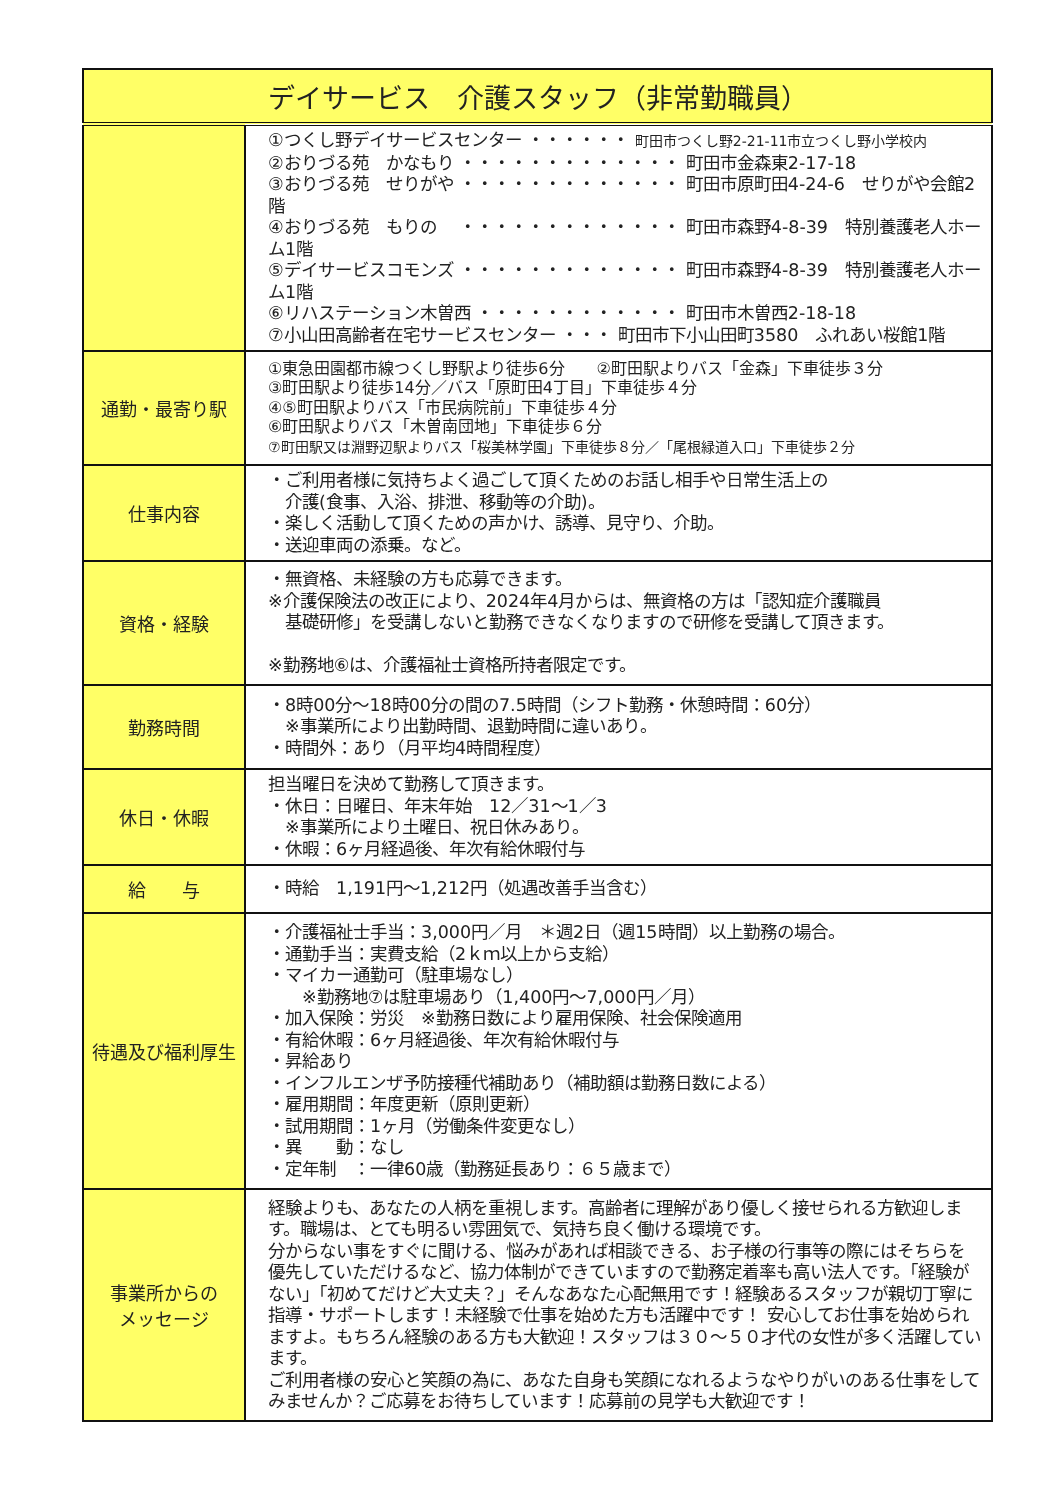| デイサービス 介護スタッフ（非常勤職員） | |
| --- | --- |
| | ①つくし野デイサービスセンター ・・・・・・ 町田市つくし野2-21-11市立つくし野小学校内 ②おりづる苑 かなもり ・・・・・・・・・・・・・ 町田市金森東2-17-18 ③おりづる苑 せりがや ・・・・・・・・・・・・・ 町田市原町田4-24-6 せりがや会館2階 ④おりづる苑 もりの ・・・・・・・・・・・・・ 町田市森野4-8-39 特別養護老人ホーム1階 ⑤デイサービスコモンズ ・・・・・・・・・・・・・ 町田市森野4-8-39 特別養護老人ホーム1階 ⑥リハステーション木曽西 ・・・・・・・・・・・・ 町田市木曽西2-18-18 ⑦小山田高齢者在宅サービスセンター ・・・ 町田市下小山田町3580 ふれあい桜館1階 |
| 通勤・最寄り駅 | ①東急田園都市線つくし野駅より徒歩6分 ②町田駅よりバス「金森」下車徒歩３分 ③町田駅より徒歩14分／バス「原町田4丁目」下車徒歩４分 ④⑤町田駅よりバス「市民病院前」下車徒歩４分 ⑥町田駅よりバス「木曽南団地」下車徒歩６分 ⑦町田駅又は淵野辺駅よりバス「桜美林学園」下車徒歩８分／「尾根緑道入口」下車徒歩２分 |
| 仕事内容 | ・ご利用者様に気持ちよく過ごして頂くためのお話し相手や日常生活上の 介護(食事、入浴、排泄、移動等の介助)。 ・楽しく活動して頂くための声かけ、誘導、見守り、介助。 ・送迎車両の添乗。など。 |
| 資格・経験 | ・無資格、未経験の方も応募できます。 ※介護保険法の改正により、2024年4月からは、無資格の方は「認知症介護職員 基礎研修」を受講しないと勤務できなくなりますので研修を受講して頂きます。 ※勤務地⑥は、介護福祉士資格所持者限定です。 |
| 勤務時間 | ・8時00分～18時00分の間の7.5時間（シフト勤務・休憩時間：60分） ※事業所により出勤時間、退勤時間に違いあり。 ・時間外：あり（月平均4時間程度） |
| 休日・休暇 | 担当曜日を決めて勤務して頂きます。 ・休日：日曜日、年末年始 12／31～1／3 ※事業所により土曜日、祝日休みあり。 ・休暇：6ヶ月経過後、年次有給休暇付与 |
| 給 与 | ・時給 1,191円～1,212円（処遇改善手当含む） |
| 待遇及び福利厚生 | ・介護福祉士手当：3,000円／月 ＊週2日（週15時間）以上勤務の場合。 ・通勤手当：実費支給（2ｋｍ以上から支給） ・マイカー通勤可（駐車場なし） ※勤務地⑦は駐車場あり（1,400円～7,000円／月） ・加入保険：労災 ※勤務日数により雇用保険、社会保険適用 ・有給休暇：6ヶ月経過後、年次有給休暇付与 ・昇給あり ・インフルエンザ予防接種代補助あり（補助額は勤務日数による） ・雇用期間：年度更新（原則更新） ・試用期間：1ヶ月（労働条件変更なし） ・異 動：なし ・定年制 ：一律60歳（勤務延長あり：６５歳まで） |
| 事業所からの メッセージ | 経験よりも、あなたの人柄を重視します。高齢者に理解があり優しく接せられる方歓迎します。職場は、とても明るい雰囲気で、気持ち良く働ける環境です。 分からない事をすぐに聞ける、悩みがあれば相談できる、お子様の行事等の際にはそちらを優先していただけるなど、協力体制ができていますので勤務定着率も高い法人です。「経験がない」「初めてだけど大丈夫？」そんなあなた心配無用です！経験あるスタッフが親切丁寧に指導・サポートします！未経験で仕事を始めた方も活躍中です！ 安心してお仕事を始められますよ。もちろん経験のある方も大歓迎！スタッフは３０～５０才代の女性が多く活躍しています。 ご利用者様の安心と笑顔の為に、あなた自身も笑顔になれるようなやりがいのある仕事をしてみませんか？ご応募をお待ちしています！応募前の見学も大歓迎です！ |